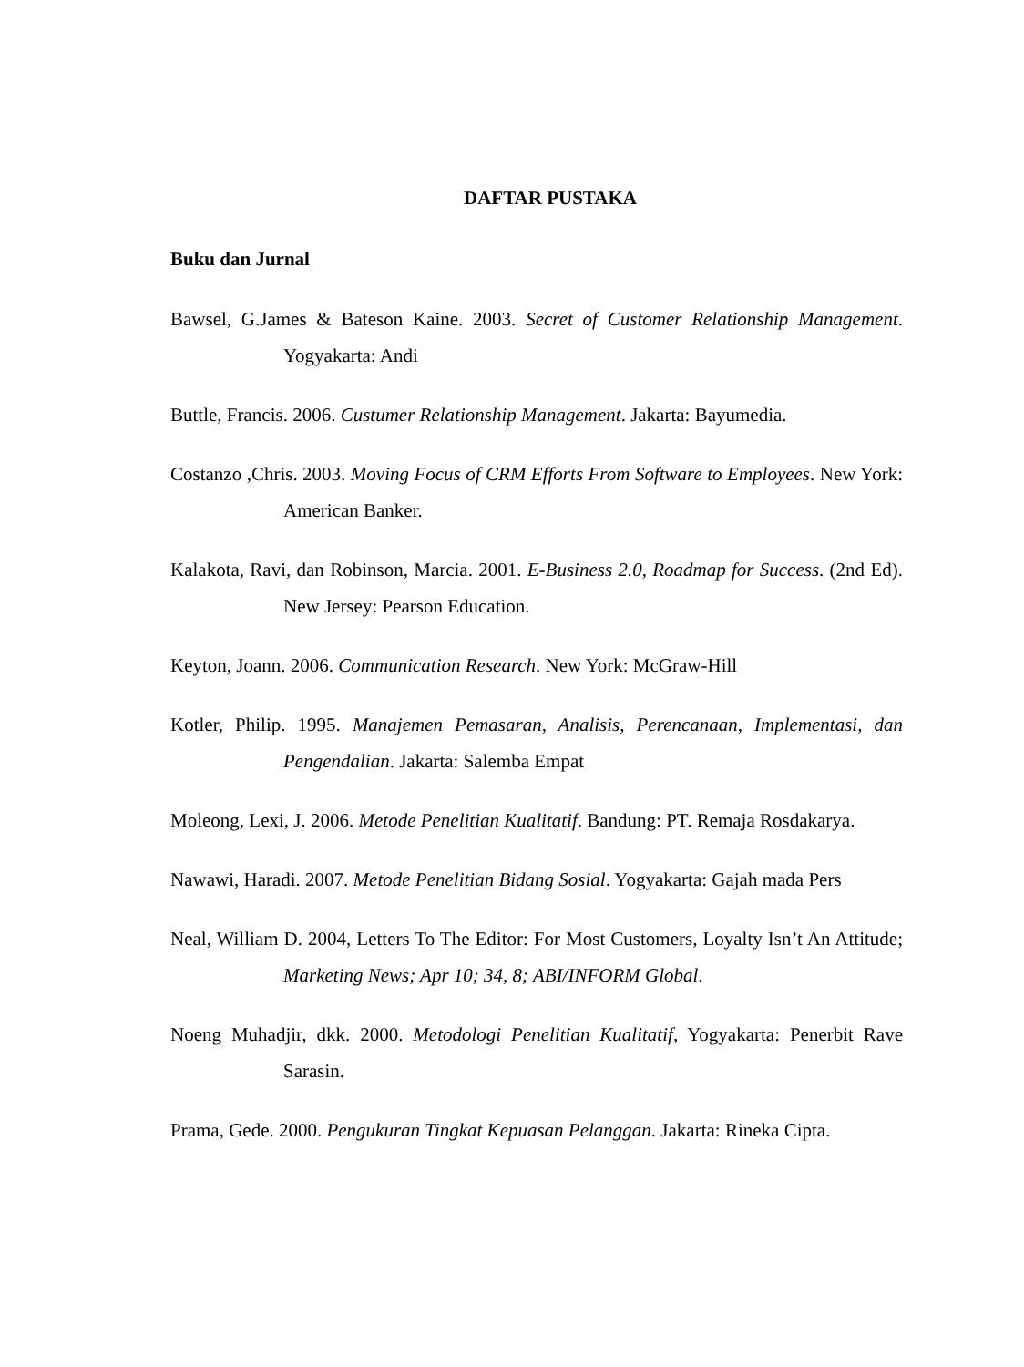DAFTAR PUSTAKA
Buku dan Jurnal
Bawsel, G.James & Bateson Kaine. 2003. Secret of Customer Relationship Management. Yogyakarta: Andi
Buttle, Francis. 2006. Custumer Relationship Management. Jakarta: Bayumedia.
Costanzo ,Chris. 2003. Moving Focus of CRM Efforts From Software to Employees. New York: American Banker.
Kalakota, Ravi, dan Robinson, Marcia. 2001. E-Business 2.0, Roadmap for Success. (2nd Ed). New Jersey: Pearson Education.
Keyton, Joann. 2006. Communication Research. New York: McGraw-Hill
Kotler, Philip. 1995. Manajemen Pemasaran, Analisis, Perencanaan, Implementasi, dan Pengendalian. Jakarta: Salemba Empat
Moleong, Lexi, J. 2006. Metode Penelitian Kualitatif. Bandung: PT. Remaja Rosdakarya.
Nawawi, Haradi. 2007. Metode Penelitian Bidang Sosial. Yogyakarta: Gajah mada Pers
Neal, William D. 2004, Letters To The Editor: For Most Customers, Loyalty Isn’t An Attitude; Marketing News; Apr 10; 34, 8; ABI/INFORM Global.
Noeng Muhadjir, dkk. 2000. Metodologi Penelitian Kualitatif, Yogyakarta: Penerbit Rave Sarasin.
Prama, Gede. 2000. Pengukuran Tingkat Kepuasan Pelanggan. Jakarta: Rineka Cipta.